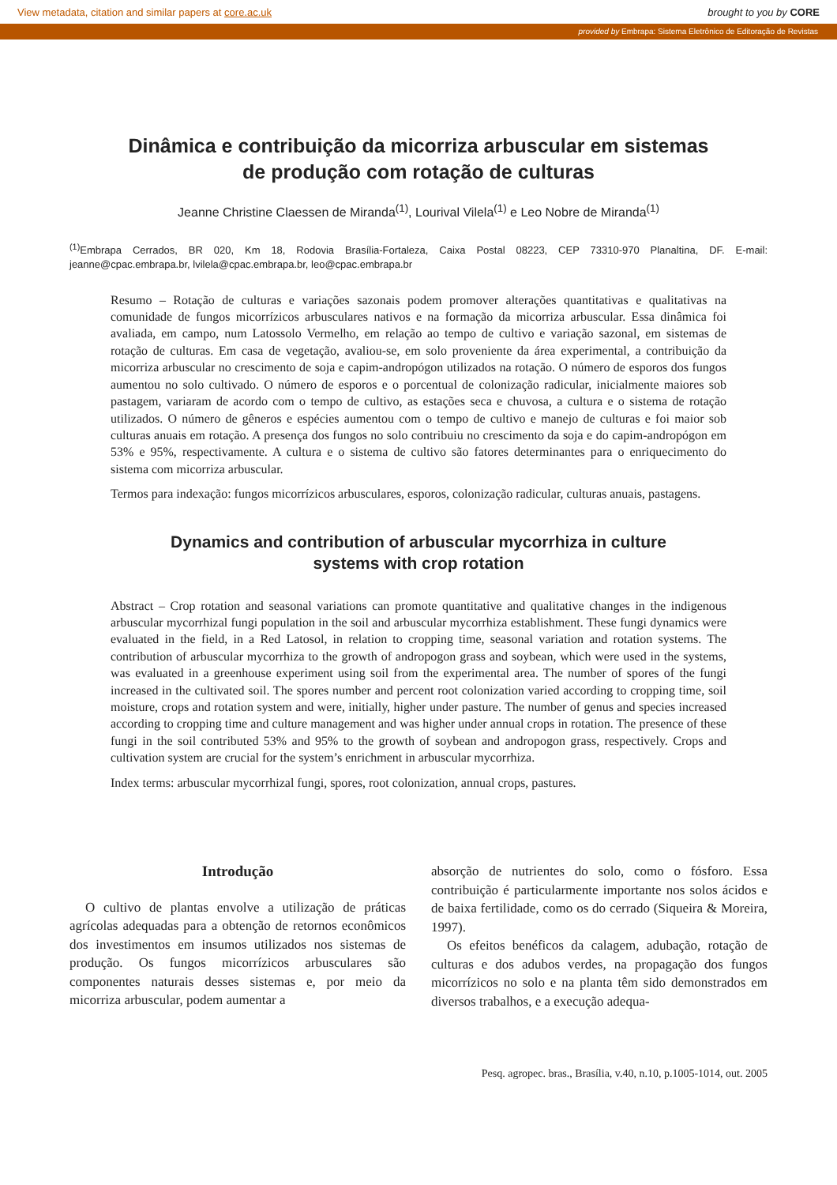View metadata, citation and similar papers at core.ac.uk brought to you by CORE
provided by Embrapa: Sistema Eletrônico de Editoração de Revistas
Dinâmica e contribuição da micorriza arbuscular em sistemas
de produção com rotação de culturas
Jeanne Christine Claessen de Miranda<sup>(1)</sup>, Lourival Vilela<sup>(1)</sup> e Leo Nobre de Miranda<sup>(1)</sup>
<sup>(1)</sup> Embrapa Cerrados, BR 020, Km 18, Rodovia Brasília-Fortaleza, Caixa Postal 08223, CEP 73310-970 Planaltina, DF. E-mail: jeanne@cpac.embrapa.br, lvilela@cpac.embrapa.br, leo@cpac.embrapa.br
Resumo – Rotação de culturas e variações sazonais podem promover alterações quantitativas e qualitativas na comunidade de fungos micorrízicos arbusculares nativos e na formação da micorriza arbuscular. Essa dinâmica foi avaliada, em campo, num Latossolo Vermelho, em relação ao tempo de cultivo e variação sazonal, em sistemas de rotação de culturas. Em casa de vegetação, avaliou-se, em solo proveniente da área experimental, a contribuição da micorriza arbuscular no crescimento de soja e capim-andropógon utilizados na rotação. O número de esporos dos fungos aumentou no solo cultivado. O número de esporos e o porcentual de colonização radicular, inicialmente maiores sob pastagem, variaram de acordo com o tempo de cultivo, as estações seca e chuvosa, a cultura e o sistema de rotação utilizados. O número de gêneros e espécies aumentou com o tempo de cultivo e manejo de culturas e foi maior sob culturas anuais em rotação. A presença dos fungos no solo contribuiu no crescimento da soja e do capim-andropógon em 53% e 95%, respectivamente. A cultura e o sistema de cultivo são fatores determinantes para o enriquecimento do sistema com micorriza arbuscular.
Termos para indexação: fungos micorrízicos arbusculares, esporos, colonização radicular, culturas anuais, pastagens.
Dynamics and contribution of arbuscular mycorrhiza in culture
systems with crop rotation
Abstract – Crop rotation and seasonal variations can promote quantitative and qualitative changes in the indigenous arbuscular mycorrhizal fungi population in the soil and arbuscular mycorrhiza establishment. These fungi dynamics were evaluated in the field, in a Red Latosol, in relation to cropping time, seasonal variation and rotation systems. The contribution of arbuscular mycorrhiza to the growth of andropogon grass and soybean, which were used in the systems, was evaluated in a greenhouse experiment using soil from the experimental area. The number of spores of the fungi increased in the cultivated soil. The spores number and percent root colonization varied according to cropping time, soil moisture, crops and rotation system and were, initially, higher under pasture. The number of genus and species increased according to cropping time and culture management and was higher under annual crops in rotation. The presence of these fungi in the soil contributed 53% and 95% to the growth of soybean and andropogon grass, respectively. Crops and cultivation system are crucial for the system’s enrichment in arbuscular mycorrhiza.
Index terms: arbuscular mycorrhizal fungi, spores, root colonization, annual crops, pastures.
Introdução
O cultivo de plantas envolve a utilização de práticas agrícolas adequadas para a obtenção de retornos econômicos dos investimentos em insumos utilizados nos sistemas de produção. Os fungos micorrízicos arbusculares são componentes naturais desses sistemas e, por meio da micorriza arbuscular, podem aumentar a
absorção de nutrientes do solo, como o fósforo. Essa contribuição é particularmente importante nos solos ácidos e de baixa fertilidade, como os do cerrado (Siqueira & Moreira, 1997).
Os efeitos benéficos da calagem, adubação, rotação de culturas e dos adubos verdes, na propagação dos fungos micorrízicos no solo e na planta têm sido demonstrados em diversos trabalhos, e a execução adequa-
Pesq. agropec. bras., Brasília, v.40, n.10, p.1005-1014, out. 2005